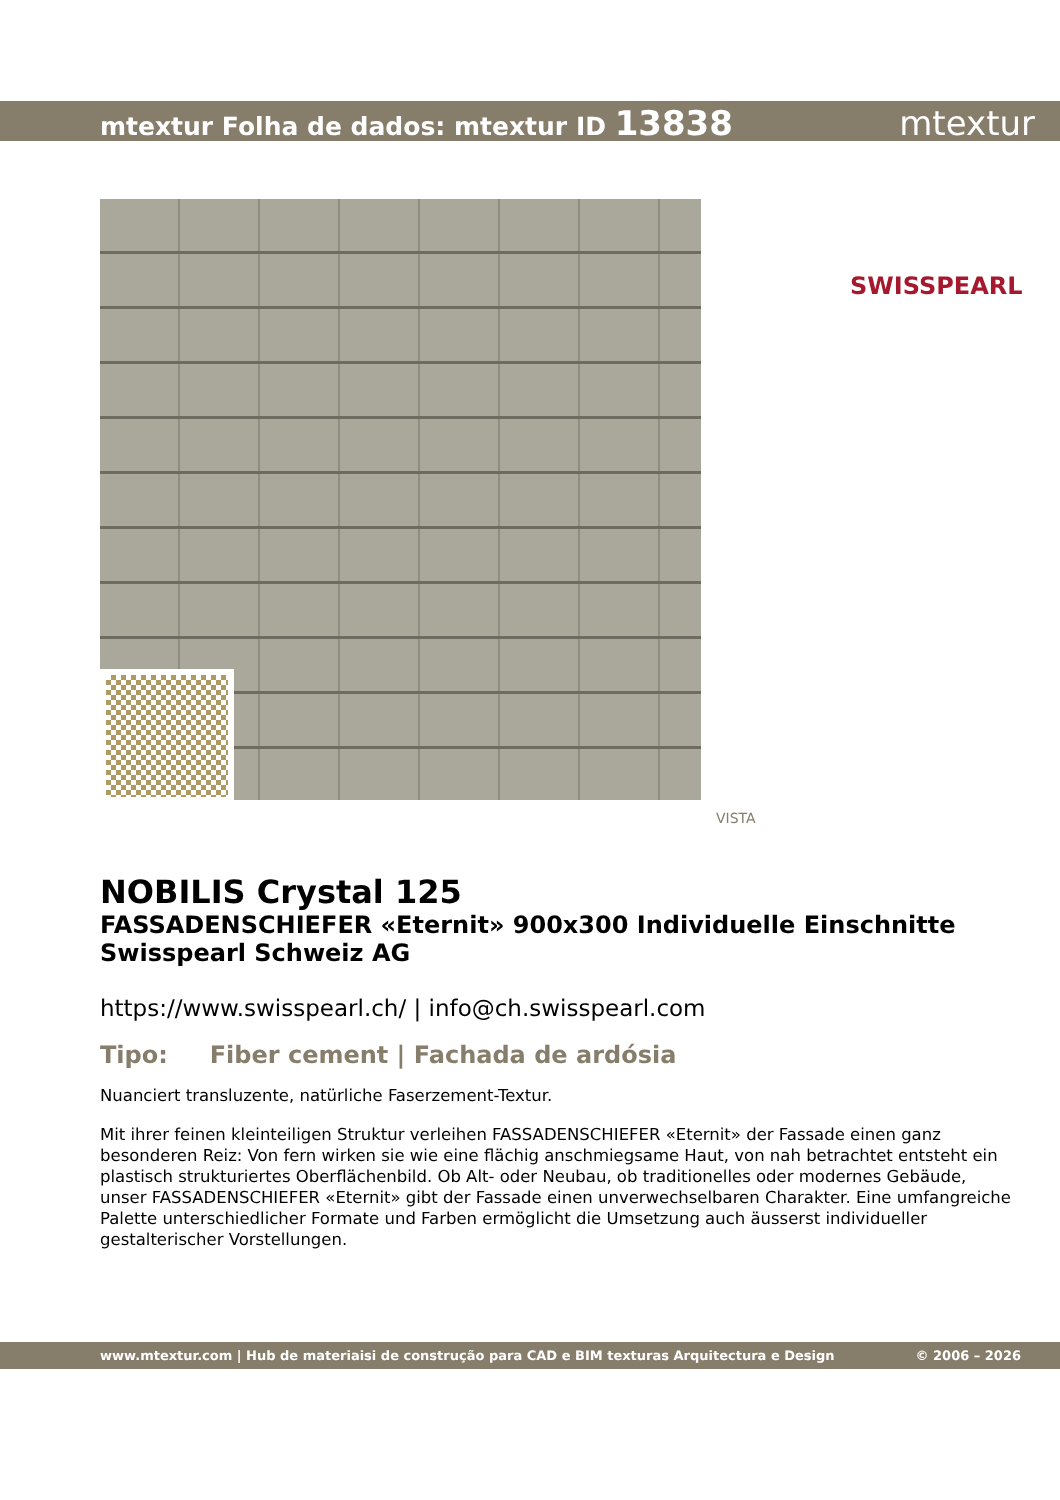mtextur Folha de dados: mtextur ID 13838 mtextur
SWISSPEARL
VISTA
NOBILIS Crystal 125
FASSADENSCHIEFER «Eternit» 900x300 Individuelle Einschnitte Swisspearl Schweiz AG
https://www.swisspearl.ch/ | info@ch.swisspearl.com
Tipo: Fiber cement | Fachada de ardósia
Nuanciert transluzente, natürliche Faserzement-Textur.
Mit ihrer feinen kleinteiligen Struktur verleihen FASSADENSCHIEFER «Eternit» der Fassade einen ganz besonderen Reiz: Von fern wirken sie wie eine flächig anschmiegsame Haut, von nah betrachtet entsteht ein plastisch strukturiertes Oberflächenbild. Ob Alt- oder Neubau, ob traditionelles oder modernes Gebäude, unser FASSADENSCHIEFER «Eternit» gibt der Fassade einen unverwechselbaren Charakter. Eine umfangreiche Palette unterschiedlicher Formate und Farben ermöglicht die Umsetzung auch äusserst individueller gestalterischer Vorstellungen.
www.mtextur.com | Hub de materiaisi de construção para CAD e BIM texturas Arquitectura e Design © 2006 – 2026